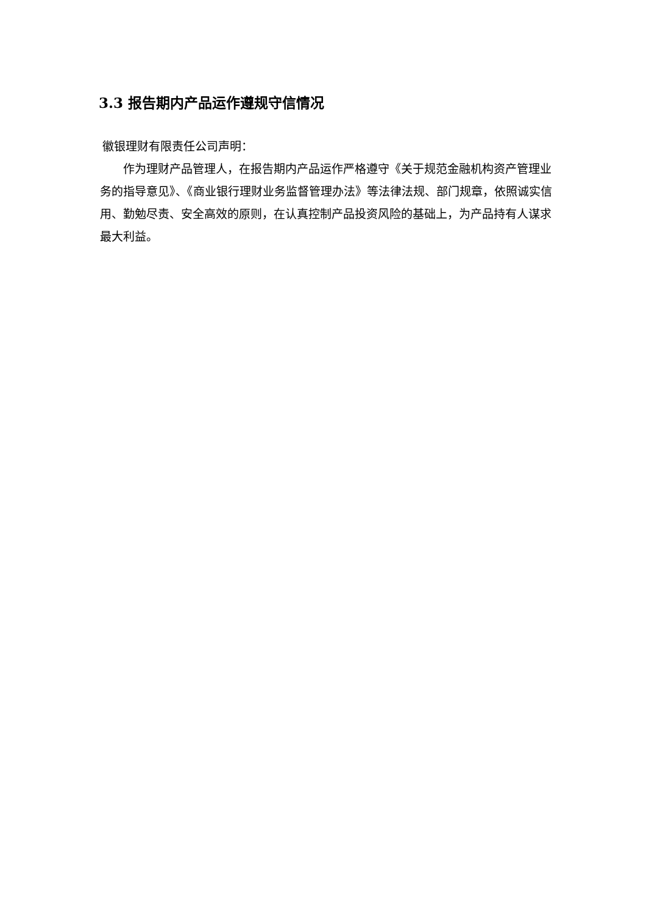3.3 报告期内产品运作遵规守信情况
徽银理财有限责任公司声明：
作为理财产品管理人，在报告期内产品运作严格遵守《关于规范金融机构资产管理业务的指导意见》、《商业银行理财业务监督管理办法》等法律法规、部门规章，依照诚实信用、勤勉尽责、安全高效的原则，在认真控制产品投资风险的基础上，为产品持有人谋求最大利益。